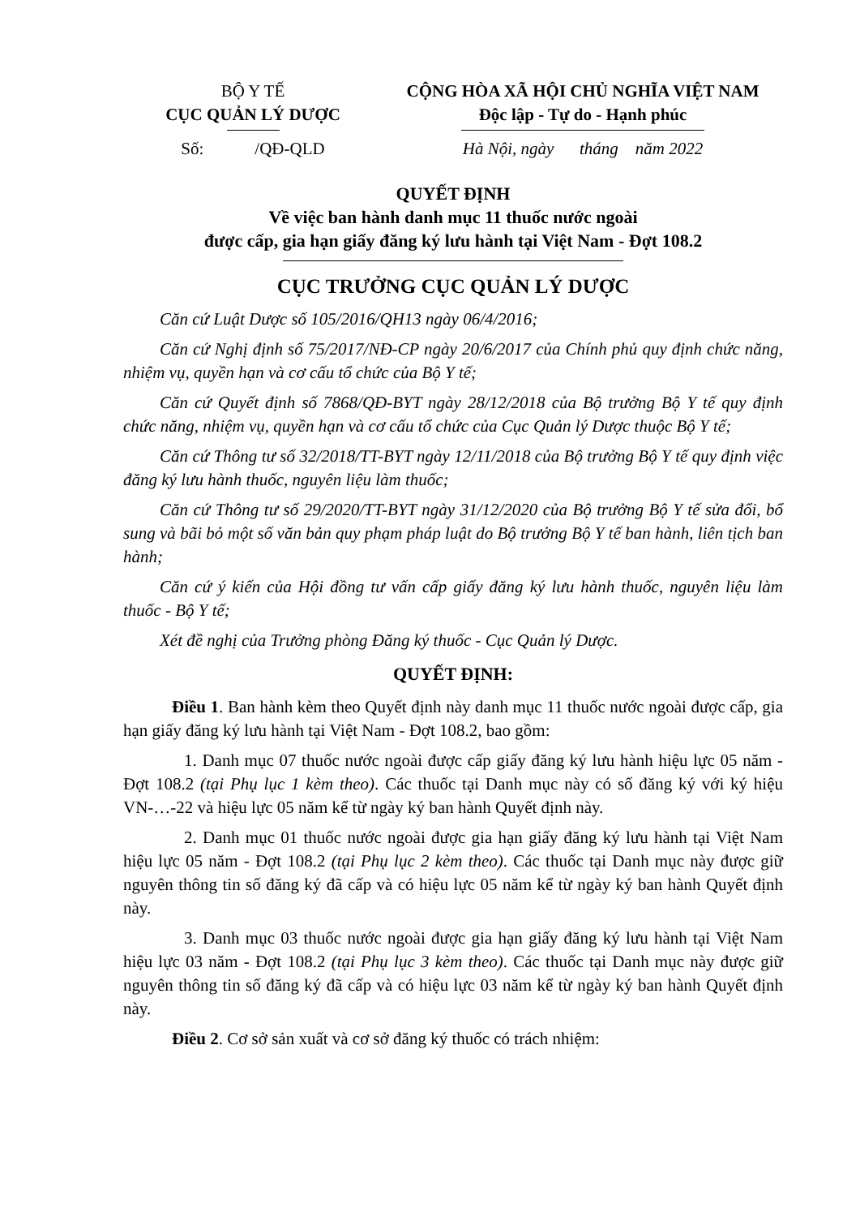BỘ Y TẾ
CỤC QUẢN LÝ DƯỢC
Số: /QĐ-QLD
CỘNG HÒA XÃ HỘI CHỦ NGHĨA VIỆT NAM
Độc lập - Tự do - Hạnh phúc
Hà Nội, ngày tháng năm 2022
QUYẾT ĐỊNH
Về việc ban hành danh mục 11 thuốc nước ngoài
được cấp, gia hạn giấy đăng ký lưu hành tại Việt Nam - Đợt 108.2
CỤC TRƯỞNG CỤC QUẢN LÝ DƯỢC
Căn cứ Luật Dược số 105/2016/QH13 ngày 06/4/2016;
Căn cứ Nghị định số 75/2017/NĐ-CP ngày 20/6/2017 của Chính phủ quy định chức năng, nhiệm vụ, quyền hạn và cơ cấu tổ chức của Bộ Y tế;
Căn cứ Quyết định số 7868/QĐ-BYT ngày 28/12/2018 của Bộ trưởng Bộ Y tế quy định chức năng, nhiệm vụ, quyền hạn và cơ cấu tổ chức của Cục Quản lý Dược thuộc Bộ Y tế;
Căn cứ Thông tư số 32/2018/TT-BYT ngày 12/11/2018 của Bộ trưởng Bộ Y tế quy định việc đăng ký lưu hành thuốc, nguyên liệu làm thuốc;
Căn cứ Thông tư số 29/2020/TT-BYT ngày 31/12/2020 của Bộ trưởng Bộ Y tế sửa đổi, bổ sung và bãi bỏ một số văn bản quy phạm pháp luật do Bộ trưởng Bộ Y tế ban hành, liên tịch ban hành;
Căn cứ ý kiến của Hội đồng tư vấn cấp giấy đăng ký lưu hành thuốc, nguyên liệu làm thuốc - Bộ Y tế;
Xét đề nghị của Trưởng phòng Đăng ký thuốc - Cục Quản lý Dược.
QUYẾT ĐỊNH:
Điều 1. Ban hành kèm theo Quyết định này danh mục 11 thuốc nước ngoài được cấp, gia hạn giấy đăng ký lưu hành tại Việt Nam - Đợt 108.2, bao gồm:
1. Danh mục 07 thuốc nước ngoài được cấp giấy đăng ký lưu hành hiệu lực 05 năm - Đợt 108.2 (tại Phụ lục 1 kèm theo). Các thuốc tại Danh mục này có số đăng ký với ký hiệu VN-…-22 và hiệu lực 05 năm kể từ ngày ký ban hành Quyết định này.
2. Danh mục 01 thuốc nước ngoài được gia hạn giấy đăng ký lưu hành tại Việt Nam hiệu lực 05 năm - Đợt 108.2 (tại Phụ lục 2 kèm theo). Các thuốc tại Danh mục này được giữ nguyên thông tin số đăng ký đã cấp và có hiệu lực 05 năm kể từ ngày ký ban hành Quyết định này.
3. Danh mục 03 thuốc nước ngoài được gia hạn giấy đăng ký lưu hành tại Việt Nam hiệu lực 03 năm - Đợt 108.2 (tại Phụ lục 3 kèm theo). Các thuốc tại Danh mục này được giữ nguyên thông tin số đăng ký đã cấp và có hiệu lực 03 năm kể từ ngày ký ban hành Quyết định này.
Điều 2. Cơ sở sản xuất và cơ sở đăng ký thuốc có trách nhiệm: